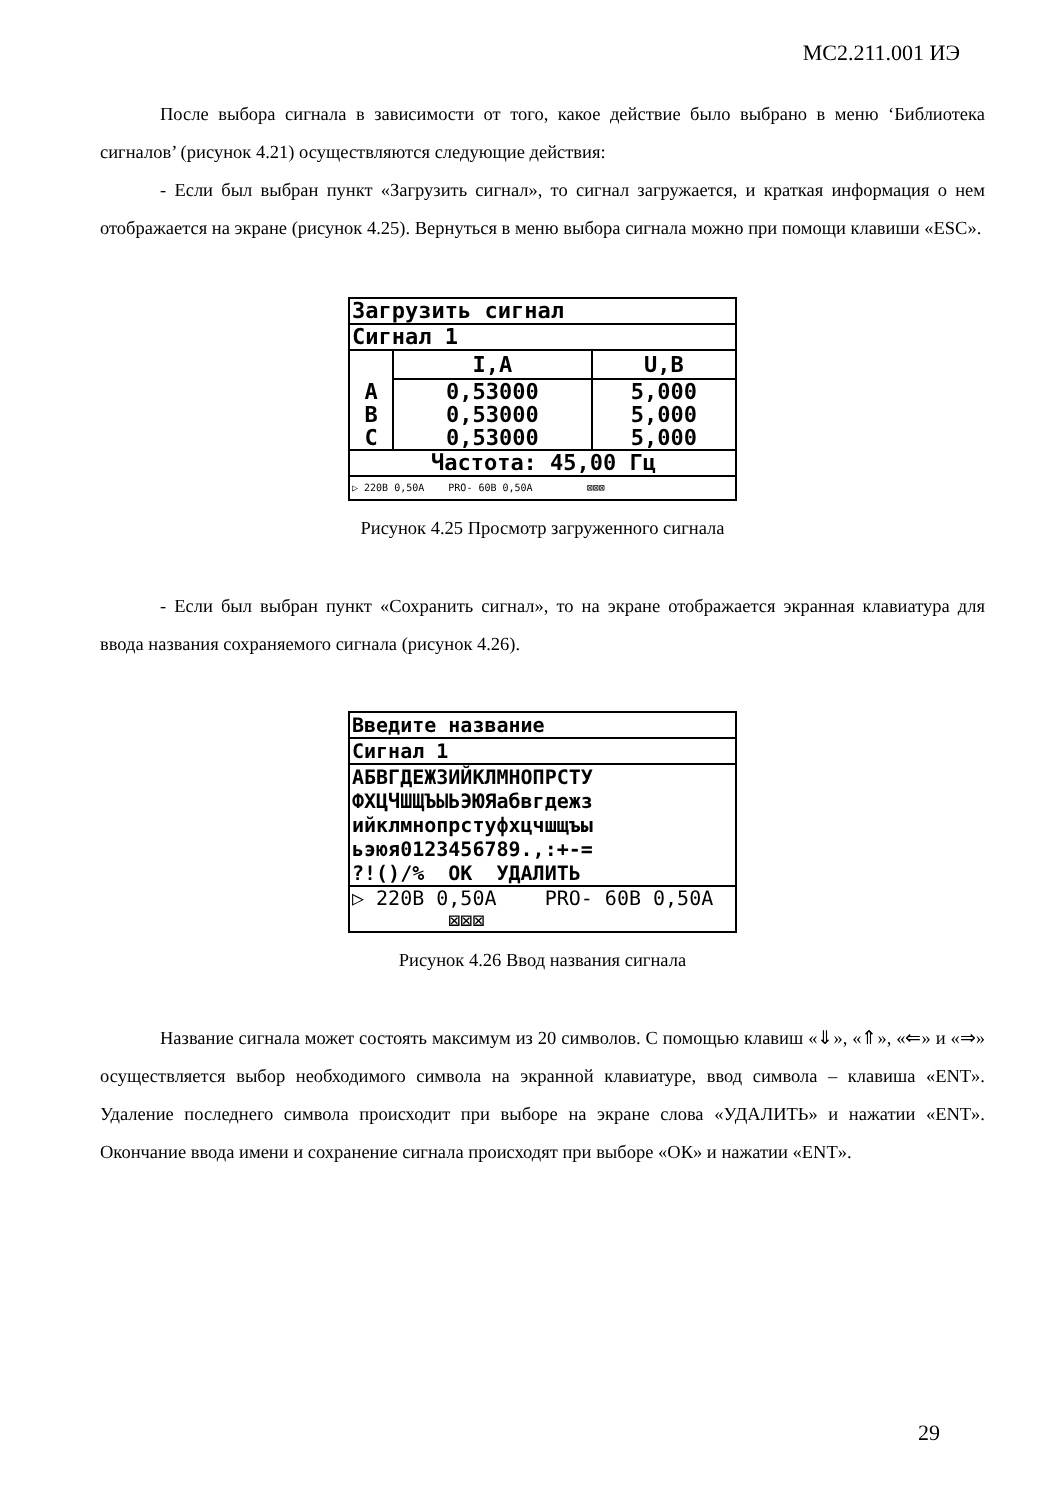МС2.211.001 ИЭ
После выбора сигнала в зависимости от того, какое действие было выбрано в меню ‘Библиотека сигналов’ (рисунок 4.21) осуществляются следующие действия:
- Если был выбран пункт «Загрузить сигнал», то сигнал загружается, и краткая информация о нем отображается на экране (рисунок 4.25). Вернуться в меню выбора сигнала можно при помощи клавиши «ESC».
Загрузить сигнал
Сигнал 1
| | I,A | U,B |
| --- | --- | --- |
| A | 0,53000 | 5,000 |
| B | 0,53000 | 5,000 |
| C | 0,53000 | 5,000 |
Частота: 45,00 Гц
▷ 220В 0,50А PRO- 60В 0,50А ⊠⊠⊠
Рисунок 4.25 Просмотр загруженного сигнала
- Если был выбран пункт «Сохранить сигнал», то на экране отображается экранная клавиатура для ввода названия сохраняемого сигнала (рисунок 4.26).
Введите название
Сигнал 1
АБВГДЕЖЗИЙКЛМНОПРСТУ
ФХЦЧШЩЪЫЬЭЮЯабвгдежз
ийклмнопрстуфхцчшщъы
ьэюя0123456789.,:+-=
?!()/% ОК УДАЛИТЬ
▷ 220В 0,50А PRO- 60В 0,50А ⊠⊠⊠
Рисунок 4.26 Ввод названия сигнала
Название сигнала может состоять максимум из 20 символов. С помощью клавиш «⇓», «⇑», «⇐» и «⇒» осуществляется выбор необходимого символа на экранной клавиатуре, ввод символа – клавиша «ENT». Удаление последнего символа происходит при выборе на экране слова «УДАЛИТЬ» и нажатии «ENT». Окончание ввода имени и сохранение сигнала происходят при выборе «ОК» и нажатии «ENT».
29